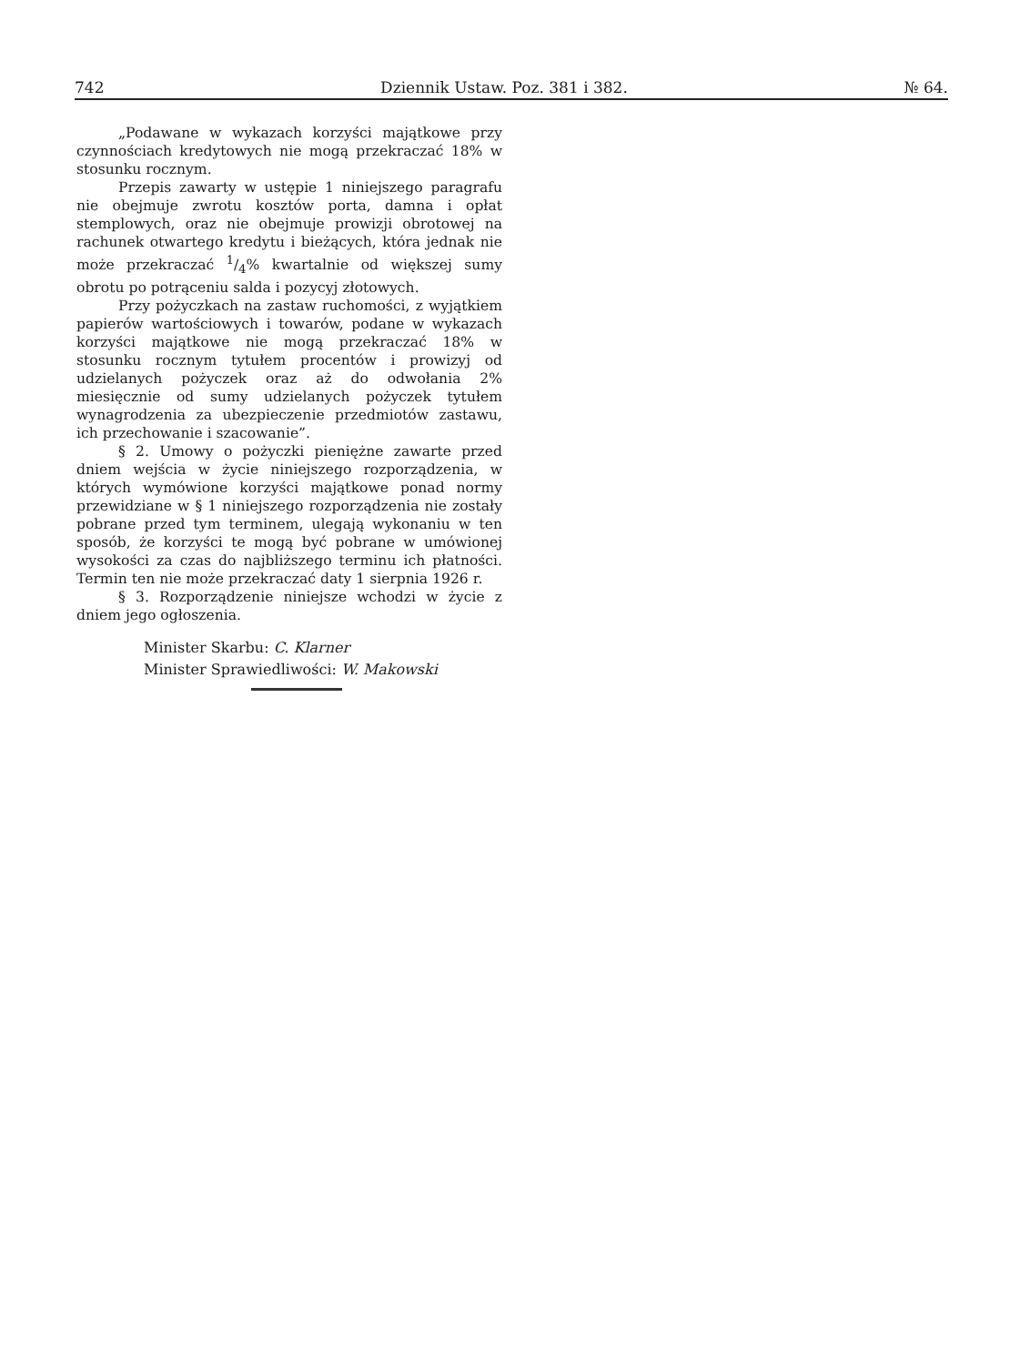742 Dziennik Ustaw. Poz. 381 i 382. № 64.
„Podawane w wykazach korzyści majątkowe przy czynnościach kredytowych nie mogą przekraczać 18% w stosunku rocznym.
Przepis zawarty w ustępie 1 niniejszego paragrafu nie obejmuje zwrotu kosztów porta, damna i opłat stemplowych, oraz nie obejmuje prowizji obrotowej na rachunek otwartego kredytu i bieżących, która jednak nie może przekraczać 1/4% kwartalnie od większej sumy obrotu po potrąceniu salda i pozycyj złotowych.
Przy pożyczkach na zastaw ruchomości, z wyjątkiem papierów wartościowych i towarów, podane w wykazach korzyści majątkowe nie mogą przekraczać 18% w stosunku rocznym tytułem procentów i prowizyj od udzielanych pożyczek oraz aż do odwołania 2% miesięcznie od sumy udzielanych pożyczek tytułem wynagrodzenia za ubezpieczenie przedmiotów zastawu, ich przechowanie i szacowanie”.
§ 2. Umowy o pożyczki pieniężne zawarte przed dniem wejścia w życie niniejszego rozporządzenia, w których wymówione korzyści majątkowe ponad normy przewidziane w § 1 niniejszego rozporządzenia nie zostały pobrane przed tym terminem, ulegają wykonaniu w ten sposób, że korzyści te mogą być pobrane w umówionej wysokości za czas do najbliższego terminu ich płatności. Termin ten nie może przekraczać daty 1 sierpnia 1926 r.
§ 3. Rozporządzenie niniejsze wchodzi w życie z dniem jego ogłoszenia.
Minister Skarbu: C. Klarner
Minister Sprawiedliwości: W. Makowski